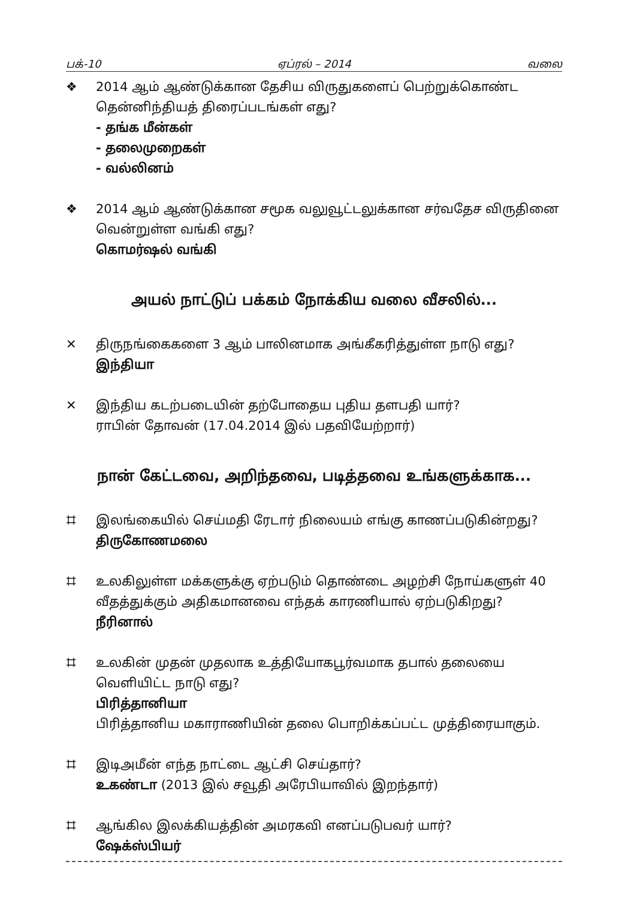பக்-10 ஏப்ரல் – 2014 வலை
❖ 2014 ஆம் ஆண்டுக்கான தேசிய விருதுகளைப் பெற்றுக்கொண்ட தென்னிந்தியத் திரைப்படங்கள் எது?
- தங்க மீன்கள்
- தலைமுறைகள்
- வல்லினம்
❖ 2014 ஆம் ஆண்டுக்கான சமூக வலுவூட்டலுக்கான சர்வதேச விருதினை வென்றுள்ள வங்கி எது?
கொமர்ஷல் வங்கி
அயல் நாட்டுப் பக்கம் நோக்கிய வலை வீசலில்...
✕ திருநங்கைகளை 3 ஆம் பாலினமாக அங்கீகரித்துள்ள நாடு எது?
இந்தியா
✕ இந்திய கடற்படையின் தற்போதைய புதிய தளபதி யார்?
ராபின் தோவன் (17.04.2014 இல் பதவியேற்றார்)
நான் கேட்டவை, அறிந்தவை, படித்தவை உங்களுக்காக...
⌗ இலங்கையில் செய்மதி ரேடார் நிலையம் எங்கு காணப்படுகின்றது?
திருகோணமலை
⌗ உலகிலுள்ள மக்களுக்கு ஏற்படும் தொண்டை அழற்சி நோய்களுள் 40 வீதத்துக்கும் அதிகமானவை எந்தக் காரணியால் ஏற்படுகிறது?
நீரினால்
⌗ உலகின் முதன் முதலாக உத்தியோகபூர்வமாக தபால் தலையை வெளியிட்ட நாடு எது?
பிரித்தானியா
பிரித்தானிய மகாராணியின் தலை பொறிக்கப்பட்ட முத்திரையாகும்.
⌗ இடிஅமீன் எந்த நாட்டை ஆட்சி செய்தார்?
உகண்டா (2013 இல் சவூதி அரேபியாவில் இறந்தார்)
⌗ ஆங்கில இலக்கியத்தின் அமரகவி எனப்படுபவர் யார்?
ஷேக்ஸ்பியர்